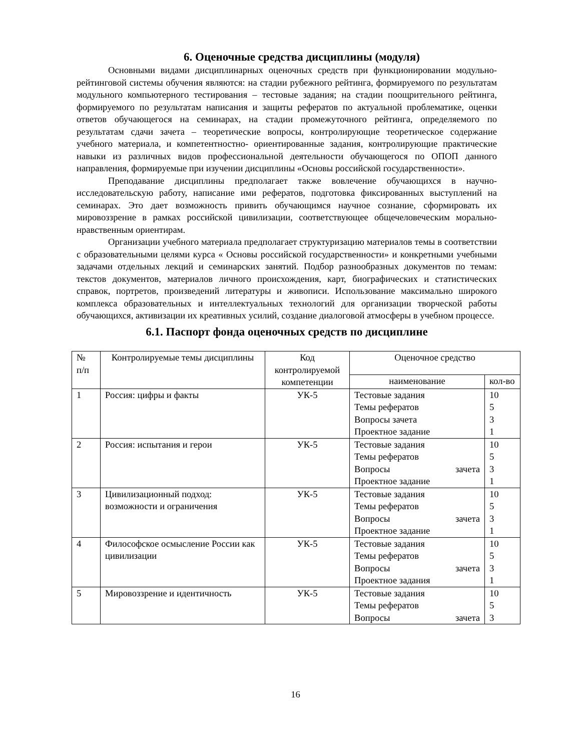6. Оценочные средства дисциплины (модуля)
Основными видами дисциплинарных оценочных средств при функционировании модульно-рейтинговой системы обучения являются: на стадии рубежного рейтинга, формируемого по результатам модульного компьютерного тестирования – тестовые задания; на стадии поощрительного рейтинга, формируемого по результатам написания и защиты рефератов по актуальной проблематике, оценки ответов обучающегося на семинарах, на стадии промежуточного рейтинга, определяемого по результатам сдачи зачета – теоретические вопросы, контролирующие теоретическое содержание учебного материала, и компетентностно- ориентированные задания, контролирующие практические навыки из различных видов профессиональной деятельности обучающегося по ОПОП данного направления, формируемые при изучении дисциплины «Основы российской государственности».
Преподавание дисциплины предполагает также вовлечение обучающихся в научно-исследовательскую работу, написание ими рефератов, подготовка фиксированных выступлений на семинарах. Это дает возможность привить обучающимся научное сознание, сформировать их мировоззрение в рамках российской цивилизации, соответствующее общечеловеческим морально-нравственным ориентирам.
Организации учебного материала предполагает структуризацию материалов темы в соответствии с образовательными целями курса « Основы российской государственности» и конкретными учебными задачами отдельных лекций и семинарских занятий. Подбор разнообразных документов по темам: текстов документов, материалов личного происхождения, карт, биографических и статистических справок, портретов, произведений литературы и живописи. Использование максимально широкого комплекса образовательных и интеллектуальных технологий для организации творческой работы обучающихся, активизации их креативных усилий, создание диалоговой атмосферы в учебном процессе.
6.1. Паспорт фонда оценочных средств по дисциплине
| № п/п | Контролируемые темы дисциплины | Код контролируемой компетенции | Оценочное средство | |
| --- | --- | --- | --- | --- |
| | | | наименование | кол-во |
| 1 | Россия: цифры и факты | УК-5 | Тестовые задания Темы рефератов Вопросы зачета Проектное задание | 10 5 3 1 |
| 2 | Россия: испытания и герои | УК-5 | Тестовые задания Темы рефератов Вопросы зачета Проектное задание | 10 5 3 1 |
| 3 | Цивилизационный подход: возможности и ограничения | УК-5 | Тестовые задания Темы рефератов Вопросы зачета Проектное задание | 10 5 3 1 |
| 4 | Философское осмысление России как цивилизации | УК-5 | Тестовые задания Темы рефератов Вопросы зачета Проектное задания | 10 5 3 1 |
| 5 | Мировоззрение и идентичность | УК-5 | Тестовые задания Темы рефератов Вопросы зачета | 10 5 3 |
16